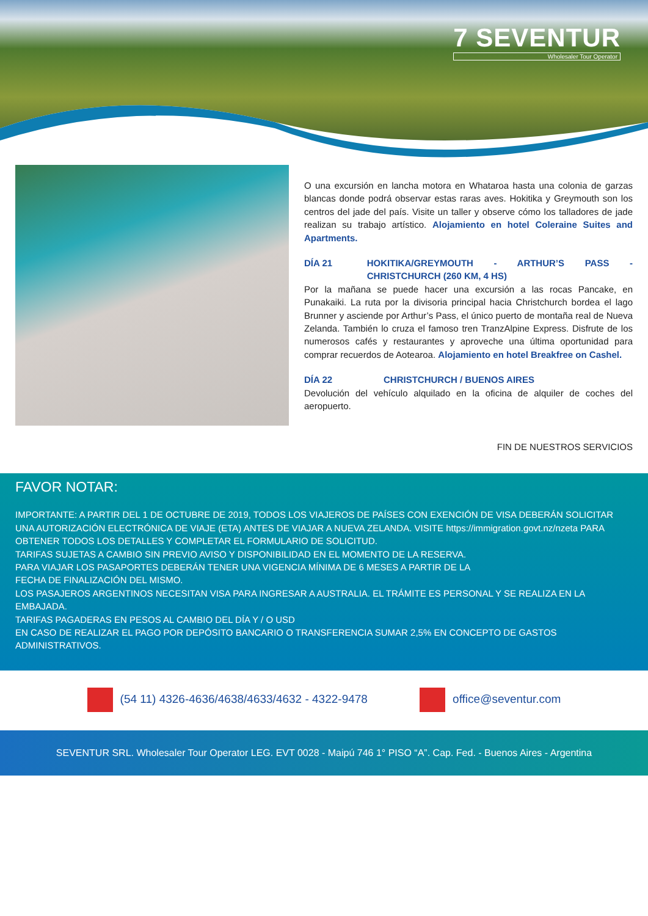7 SEVENTUR
Wholesaler Tour Operator
O una excursión en lancha motora en Whataroa hasta una colonia de garzas blancas donde podrá observar estas raras aves. Hokitika y Greymouth son los centros del jade del país. Visite un taller y observe cómo los talladores de jade realizan su trabajo artístico. Alojamiento en hotel Coleraine Suites and Apartments.
DÍA 21 HOKITIKA/GREYMOUTH - ARTHUR’S PASS - CHRISTCHURCH (260 KM, 4 HS)
Por la mañana se puede hacer una excursión a las rocas Pancake, en Punakaiki. La ruta por la divisoria principal hacia Christchurch bordea el lago Brunner y asciende por Arthur’s Pass, el único puerto de montaña real de Nueva Zelanda. También lo cruza el famoso tren TranzAlpine Express. Disfrute de los numerosos cafés y restaurantes y aproveche una última oportunidad para comprar recuerdos de Aotearoa. Alojamiento en hotel Breakfree on Cashel.
DÍA 22 CHRISTCHURCH / BUENOS AIRES
Devolución del vehículo alquilado en la oficina de alquiler de coches del aeropuerto.
FIN DE NUESTROS SERVICIOS
FAVOR NOTAR:
IMPORTANTE: A PARTIR DEL 1 DE OCTUBRE DE 2019, TODOS LOS VIAJEROS DE PAÍSES CON EXENCIÓN DE VISA DEBERÁN SOLICITAR UNA AUTORIZACIÓN ELECTRÓNICA DE VIAJE (ETA) ANTES DE VIAJAR A NUEVA ZELANDA. VISITE https://immigration.govt.nz/nzeta PARA OBTENER TODOS LOS DETALLES Y COMPLETAR EL FORMULARIO DE SOLICITUD.
TARIFAS SUJETAS A CAMBIO SIN PREVIO AVISO Y DISPONIBILIDAD EN EL MOMENTO DE LA RESERVA.
PARA VIAJAR LOS PASAPORTES DEBERÁN TENER UNA VIGENCIA MÍNIMA DE 6 MESES A PARTIR DE LA
FECHA DE FINALIZACIÓN DEL MISMO.
LOS PASAJEROS ARGENTINOS NECESITAN VISA PARA INGRESAR A AUSTRALIA. EL TRÁMITE ES PERSONAL Y SE REALIZA EN LA EMBAJADA.
TARIFAS PAGADERAS EN PESOS AL CAMBIO DEL DÍA Y / O USD
EN CASO DE REALIZAR EL PAGO POR DEPÓSITO BANCARIO O TRANSFERENCIA SUMAR 2,5% EN CONCEPTO DE GASTOS ADMINISTRATIVOS.
(54 11) 4326-4636/4638/4633/4632 - 4322-9478
office@seventur.com
SEVENTUR SRL. Wholesaler Tour Operator LEG. EVT 0028 - Maipú 746 1° PISO “A”. Cap. Fed. - Buenos Aires - Argentina